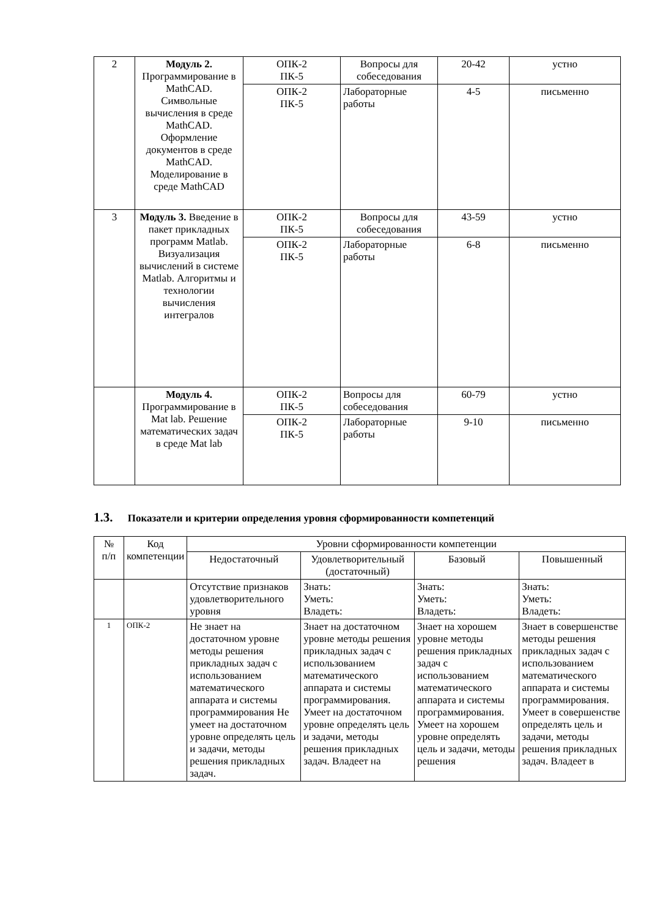| 2 | Модуль 2. Программирование в MathCAD. Символьные вычисления в среде MathCAD. Оформление документов в среде MathCAD. Моделирование в среде MathCAD | ОПК-2 ПК-5 | Вопросы для собеседования | 20-42 | устно |
| | | ОПК-2 ПК-5 | Лабораторные работы | 4-5 | письменно |
| 3 | Модуль 3. Введение в пакет прикладных программ Matlab. Визуализация вычислений в системе Matlab. Алгоритмы и технологии вычисления интегралов | ОПК-2 ПК-5 | Вопросы для собеседования | 43-59 | устно |
| | | ОПК-2 ПК-5 | Лабораторные работы | 6-8 | письменно |
| | Модуль 4. Программирование в Mat lab. Решение математических задач в среде Mat lab | ОПК-2 ПК-5 | Вопросы для собеседования | 60-79 | устно |
| | | ОПК-2 ПК-5 | Лабораторные работы | 9-10 | письменно |
1.3. Показатели и критерии определения уровня сформированности компетенций
| № п/п | Код компетенции | Уровни сформированности компетенции | | | |
| --- | --- | --- | --- | --- | --- |
| | | Недостаточный | Удовлетворительный (достаточный) | Базовый | Повышенный |
| | | Отсутствие признаков удовлетворительного уровня | Знать: Уметь: Владеть: | Знать: Уметь: Владеть: | Знать: Уметь: Владеть: |
| 1 | ОПК-2 | Не знает на достаточном уровне методы решения прикладных задач с использованием математического аппарата и системы программирования Не умеет на достаточном уровне определять цель и задачи, методы решения прикладных задач. | Знает на достаточном уровне методы решения прикладных задач с использованием математического аппарата и системы программирования. Умеет на достаточном уровне определять цель и задачи, методы решения прикладных задач. Владеет на | Знает на хорошем уровне методы решения прикладных задач с использованием математического аппарата и системы программирования. Умеет на хорошем уровне определять цель и задачи, методы решения | Знает в совершенстве методы решения прикладных задач с использованием математического аппарата и системы программирования. Умеет в совершенстве определять цель и задачи, методы решения прикладных задач. Владеет в |